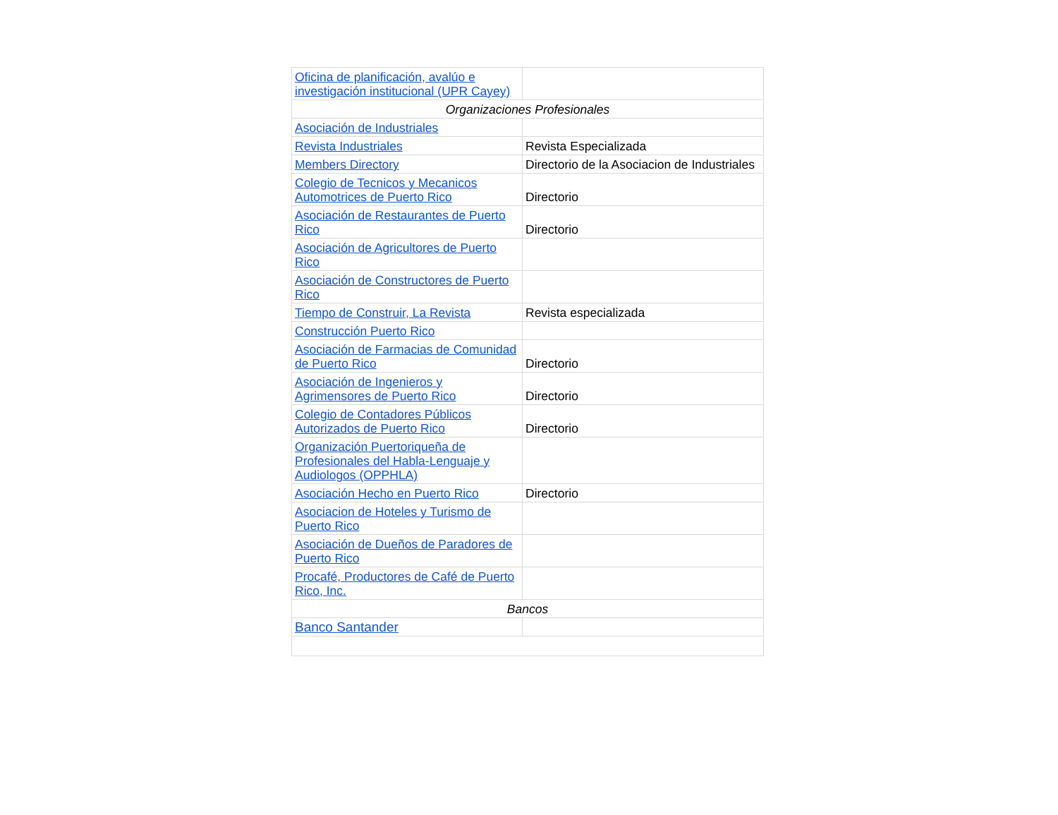| Oficina de planificación, avalúo e investigación institucional (UPR Cayey) | |
| Organizaciones Profesionales | |
| Asociación de Industriales | |
| Revista Industriales | Revista Especializada |
| Members Directory | Directorio de la Asociacion de Industriales |
| Colegio de Tecnicos y Mecanicos Automotrices de Puerto Rico | Directorio |
| Asociación de Restaurantes de Puerto Rico | Directorio |
| Asociación de Agricultores de Puerto Rico | |
| Asociación de Constructores de Puerto Rico | |
| Tiempo de Construir, La Revista | Revista especializada |
| Construcción Puerto Rico | |
| Asociación de Farmacias de Comunidad de Puerto Rico | Directorio |
| Asociación de Ingenieros y Agrimensores de Puerto Rico | Directorio |
| Colegio de Contadores Públicos Autorizados de Puerto Rico | Directorio |
| Organización Puertoriqueña de Profesionales del Habla-Lenguaje y Audiologos (OPPHLA) | |
| Asociación Hecho en Puerto Rico | Directorio |
| Asociacion de Hoteles y Turismo de Puerto Rico | |
| Asociación de Dueños de Paradores de Puerto Rico | |
| Procafé, Productores de Café de Puerto Rico, Inc. | |
| Bancos | |
| Banco Santander | |